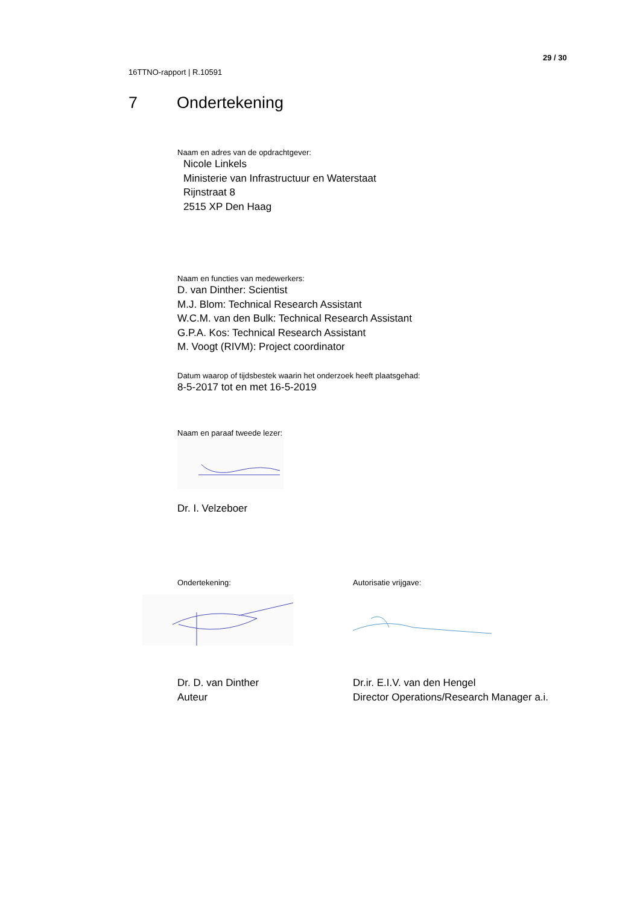29 / 30
16TTNO-rapport | R.10591
7 Ondertekening
Naam en adres van de opdrachtgever:
Nicole Linkels
Ministerie van Infrastructuur en Waterstaat
Rijnstraat 8
2515 XP Den Haag
Naam en functies van medewerkers:
D. van Dinther: Scientist
M.J. Blom: Technical Research Assistant
W.C.M. van den Bulk: Technical Research Assistant
G.P.A. Kos: Technical Research Assistant
M. Voogt (RIVM): Project coordinator
Datum waarop of tijdsbestek waarin het onderzoek heeft plaatsgehad:
8-5-2017 tot en met 16-5-2019
Naam en paraaf tweede lezer:
Dr. I. Velzeboer
Ondertekening:
Dr. D. van Dinther
Auteur
Autorisatie vrijgave:
Dr.ir. E.I.V. van den Hengel
Director Operations/Research Manager a.i.